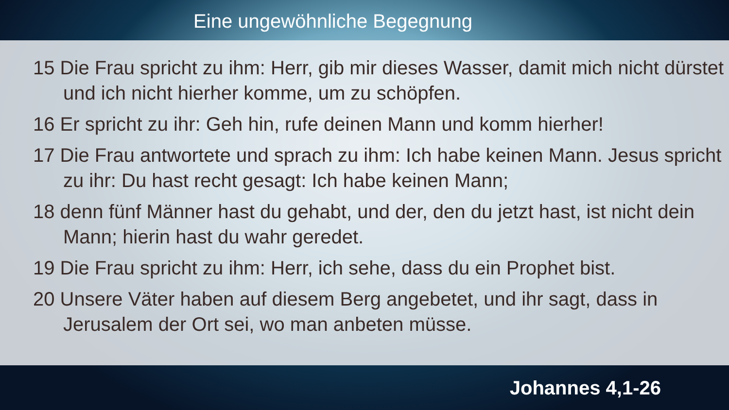Eine ungewöhnliche Begegnung
15 Die Frau spricht zu ihm: Herr, gib mir dieses Wasser, damit mich nicht dürstet und ich nicht hierher komme, um zu schöpfen.
16 Er spricht zu ihr: Geh hin, rufe deinen Mann und komm hierher!
17 Die Frau antwortete und sprach zu ihm: Ich habe keinen Mann. Jesus spricht zu ihr: Du hast recht gesagt: Ich habe keinen Mann;
18 denn fünf Männer hast du gehabt, und der, den du jetzt hast, ist nicht dein Mann; hierin hast du wahr geredet.
19 Die Frau spricht zu ihm: Herr, ich sehe, dass du ein Prophet bist.
20 Unsere Väter haben auf diesem Berg angebetet, und ihr sagt, dass in Jerusalem der Ort sei, wo man anbeten müsse.
Johannes 4,1-26